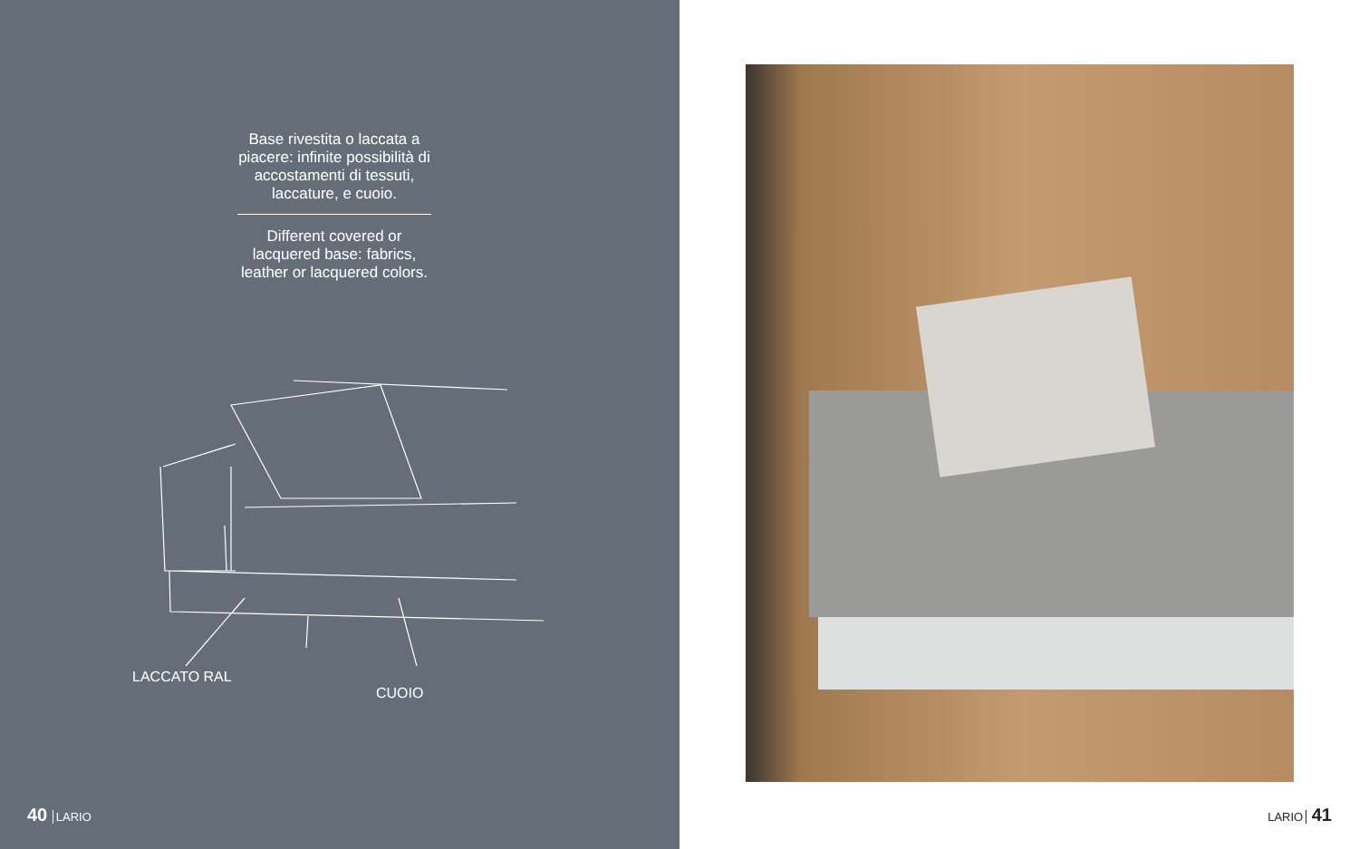Base rivestita o laccata a piacere: infinite possibilità di accostamenti di tessuti, laccature, e cuoio.
Different covered or lacquered base: fabrics, leather or lacquered colors.
LACCATO RAL
CUOIO
40 LARIO
LARIO 41